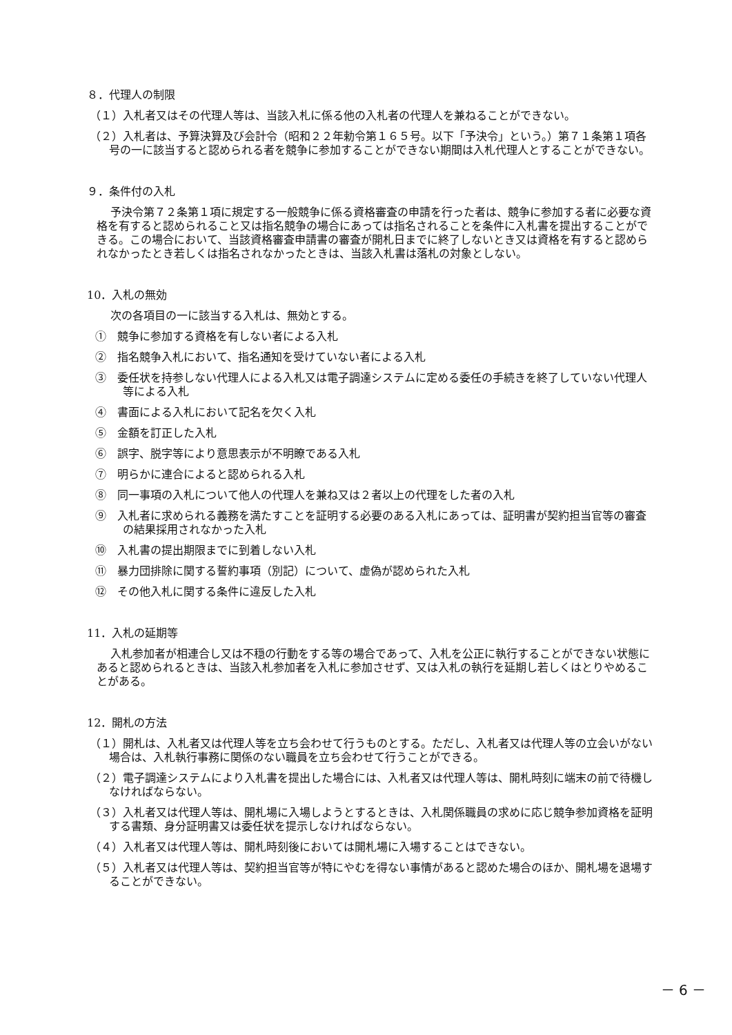８．代理人の制限
（１）入札者又はその代理人等は、当該入札に係る他の入札者の代理人を兼ねることができない。
（２）入札者は、予算決算及び会計令（昭和２２年勅令第１６５号。以下「予決令」という。）第７１条第１項各号の一に該当すると認められる者を競争に参加することができない期間は入札代理人とすることができない。
９．条件付の入札
予決令第７２条第１項に規定する一般競争に係る資格審査の申請を行った者は、競争に参加する者に必要な資格を有すると認められること又は指名競争の場合にあっては指名されることを条件に入札書を提出することができる。この場合において、当該資格審査申請書の審査が開札日までに終了しないとき又は資格を有すると認められなかったとき若しくは指名されなかったときは、当該入札書は落札の対象としない。
10．入札の無効
次の各項目の一に該当する入札は、無効とする。
①　競争に参加する資格を有しない者による入札
②　指名競争入札において、指名通知を受けていない者による入札
③　委任状を持参しない代理人による入札又は電子調達システムに定める委任の手続きを終了していない代理人等による入札
④　書面による入札において記名を欠く入札
⑤　金額を訂正した入札
⑥　誤字、脱字等により意思表示が不明瞭である入札
⑦　明らかに連合によると認められる入札
⑧　同一事項の入札について他人の代理人を兼ね又は２者以上の代理をした者の入札
⑨　入札者に求められる義務を満たすことを証明する必要のある入札にあっては、証明書が契約担当官等の審査の結果採用されなかった入札
⑩　入札書の提出期限までに到着しない入札
⑪　暴力団排除に関する誓約事項（別記）について、虚偽が認められた入札
⑫　その他入札に関する条件に違反した入札
11．入札の延期等
入札参加者が相連合し又は不穏の行動をする等の場合であって、入札を公正に執行することができない状態にあると認められるときは、当該入札参加者を入札に参加させず、又は入札の執行を延期し若しくはとりやめることがある。
12．開札の方法
（１）開札は、入札者又は代理人等を立ち会わせて行うものとする。ただし、入札者又は代理人等の立会いがない場合は、入札執行事務に関係のない職員を立ち会わせて行うことができる。
（２）電子調達システムにより入札書を提出した場合には、入札者又は代理人等は、開札時刻に端末の前で待機しなければならない。
（３）入札者又は代理人等は、開札場に入場しようとするときは、入札関係職員の求めに応じ競争参加資格を証明する書類、身分証明書又は委任状を提示しなければならない。
（４）入札者又は代理人等は、開札時刻後においては開札場に入場することはできない。
（５）入札者又は代理人等は、契約担当官等が特にやむを得ない事情があると認めた場合のほか、開札場を退場することができない。
－ 6 －